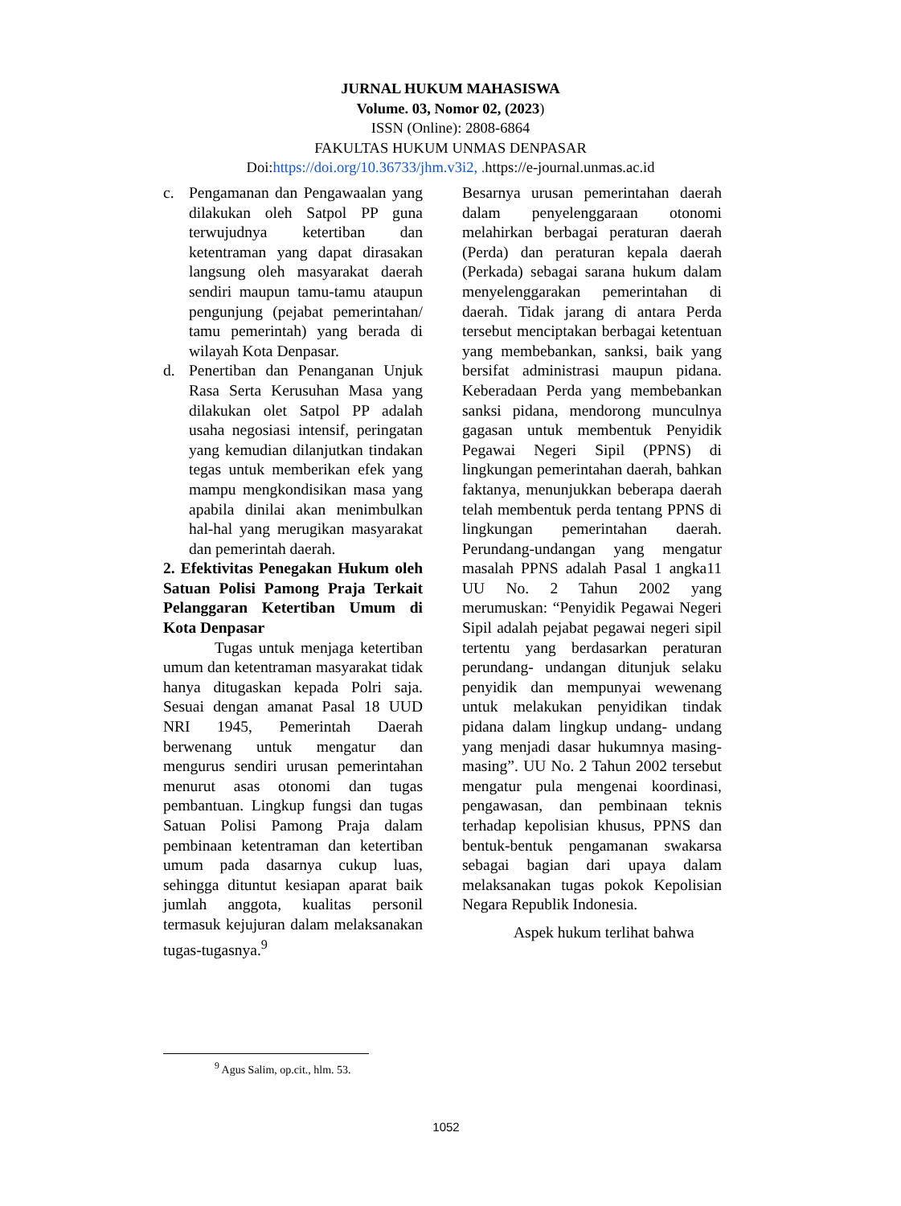JURNAL HUKUM MAHASISWA
Volume. 03, Nomor 02, (2023)
ISSN (Online): 2808-6864
FAKULTAS HUKUM UNMAS DENPASAR
Doi:https://doi.org/10.36733/jhm.v3i2, . https://e-journal.unmas.ac.id
c. Pengamanan dan Pengawaalan yang dilakukan oleh Satpol PP guna terwujudnya ketertiban dan ketentraman yang dapat dirasakan langsung oleh masyarakat daerah sendiri maupun tamu-tamu ataupun pengunjung (pejabat pemerintahan/ tamu pemerintah) yang berada di wilayah Kota Denpasar.
d. Penertiban dan Penanganan Unjuk Rasa Serta Kerusuhan Masa yang dilakukan olet Satpol PP adalah usaha negosiasi intensif, peringatan yang kemudian dilanjutkan tindakan tegas untuk memberikan efek yang mampu mengkondisikan masa yang apabila dinilai akan menimbulkan hal-hal yang merugikan masyarakat dan pemerintah daerah.
2. Efektivitas Penegakan Hukum oleh Satuan Polisi Pamong Praja Terkait Pelanggaran Ketertiban Umum di Kota Denpasar
Tugas untuk menjaga ketertiban umum dan ketentraman masyarakat tidak hanya ditugaskan kepada Polri saja. Sesuai dengan amanat Pasal 18 UUD NRI 1945, Pemerintah Daerah berwenang untuk mengatur dan mengurus sendiri urusan pemerintahan menurut asas otonomi dan tugas pembantuan. Lingkup fungsi dan tugas Satuan Polisi Pamong Praja dalam pembinaan ketentraman dan ketertiban umum pada dasarnya cukup luas, sehingga dituntut kesiapan aparat baik jumlah anggota, kualitas personil termasuk kejujuran dalam melaksanakan tugas-tugasnya.<sup>9</sup>
Besarnya urusan pemerintahan daerah dalam penyelenggaraan otonomi melahirkan berbagai peraturan daerah (Perda) dan peraturan kepala daerah (Perkada) sebagai sarana hukum dalam menyelenggarakan pemerintahan di daerah. Tidak jarang di antara Perda tersebut menciptakan berbagai ketentuan yang membebankan, sanksi, baik yang bersifat administrasi maupun pidana. Keberadaan Perda yang membebankan sanksi pidana, mendorong munculnya gagasan untuk membentuk Penyidik Pegawai Negeri Sipil (PPNS) di lingkungan pemerintahan daerah, bahkan faktanya, menunjukkan beberapa daerah telah membentuk perda tentang PPNS di lingkungan pemerintahan daerah. Perundang-undangan yang mengatur masalah PPNS adalah Pasal 1 angka11 UU No. 2 Tahun 2002 yang merumuskan: “Penyidik Pegawai Negeri Sipil adalah pejabat pegawai negeri sipil tertentu yang berdasarkan peraturan perundang- undangan ditunjuk selaku penyidik dan mempunyai wewenang untuk melakukan penyidikan tindak pidana dalam lingkup undang- undang yang menjadi dasar hukumnya masing-masing”. UU No. 2 Tahun 2002 tersebut mengatur pula mengenai koordinasi, pengawasan, dan pembinaan teknis terhadap kepolisian khusus, PPNS dan bentuk-bentuk pengamanan swakarsa sebagai bagian dari upaya dalam melaksanakan tugas pokok Kepolisian Negara Republik Indonesia.
Aspek hukum terlihat bahwa
<sup>9</sup> Agus Salim, op.cit., hlm. 53.
1052